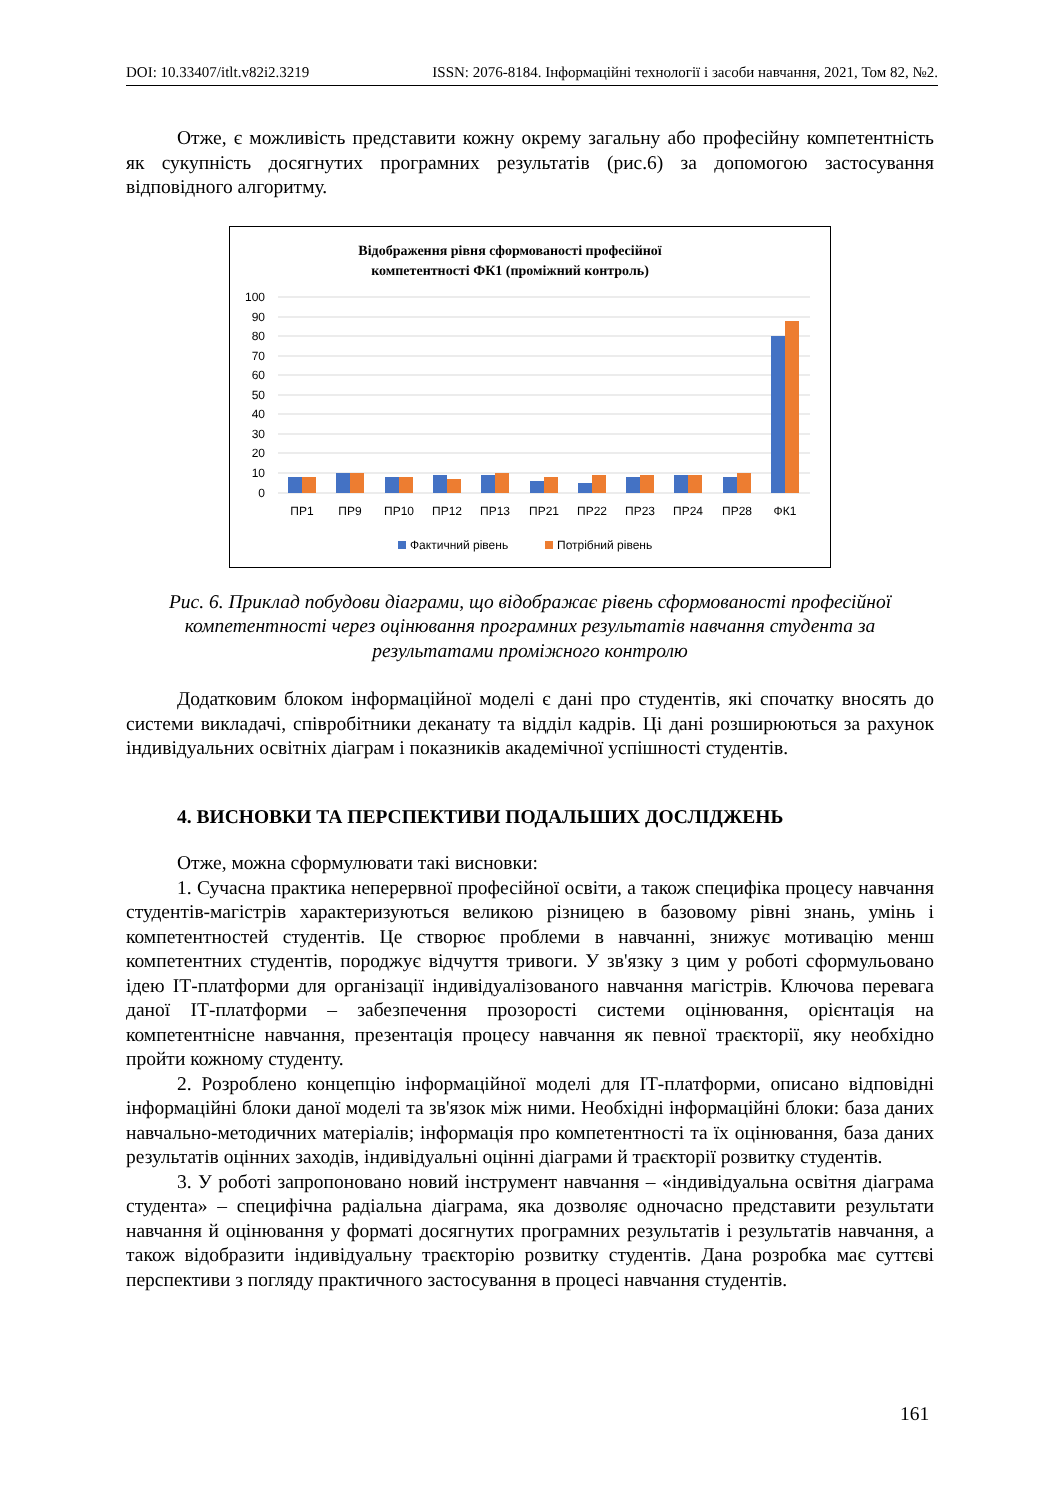DOI: 10.33407/itlt.v82i2.3219 ISSN: 2076-8184. Інформаційні технології і засоби навчання, 2021, Том 82, №2.
Отже, є можливість представити кожну окрему загальну або професійну компетентність як сукупність досягнутих програмних результатів (рис.6) за допомогою застосування відповідного алгоритму.
Відображення рівня сформованості професійної
компетентності ФК1 (проміжний контроль)
100
90
80
70
60
50
40
30
20
10
0
ПР1
ПР9
ПР10
ПР12
ПР13
ПР21
ПР22
ПР23
ПР24
ПР28
ФК1
Фактичний рівень
Потрібний рівень
Рис. 6. Приклад побудови діаграми, що відображає рівень сформованості професійної компетентності через оцінювання програмних результатів навчання студента за результатами проміжного контролю
Додатковим блоком інформаційної моделі є дані про студентів, які спочатку вносять до системи викладачі, співробітники деканату та відділ кадрів. Ці дані розширюються за рахунок індивідуальних освітніх діаграм і показників академічної успішності студентів.
4. ВИСНОВКИ ТА ПЕРСПЕКТИВИ ПОДАЛЬШИХ ДОСЛІДЖЕНЬ
Отже, можна сформулювати такі висновки:
1. Сучасна практика неперервної професійної освіти, а також специфіка процесу навчання студентів-магістрів характеризуються великою різницею в базовому рівні знань, умінь і компетентностей студентів. Це створює проблеми в навчанні, знижує мотивацію менш компетентних студентів, породжує відчуття тривоги. У зв'язку з цим у роботі сформульовано ідею ІТ-платформи для організації індивідуалізованого навчання магістрів. Ключова перевага даної ІТ-платформи – забезпечення прозорості системи оцінювання, орієнтація на компетентнісне навчання, презентація процесу навчання як певної траєкторії, яку необхідно пройти кожному студенту.
2. Розроблено концепцію інформаційної моделі для ІТ-платформи, описано відповідні інформаційні блоки даної моделі та зв'язок між ними. Необхідні інформаційні блоки: база даних навчально-методичних матеріалів; інформація про компетентності та їх оцінювання, база даних результатів оцінних заходів, індивідуальні оцінні діаграми й траєкторії розвитку студентів.
3. У роботі запропоновано новий інструмент навчання – «індивідуальна освітня діаграма студента» – специфічна радіальна діаграма, яка дозволяє одночасно представити результати навчання й оцінювання у форматі досягнутих програмних результатів і результатів навчання, а також відобразити індивідуальну траєкторію розвитку студентів. Дана розробка має суттєві перспективи з погляду практичного застосування в процесі навчання студентів.
161